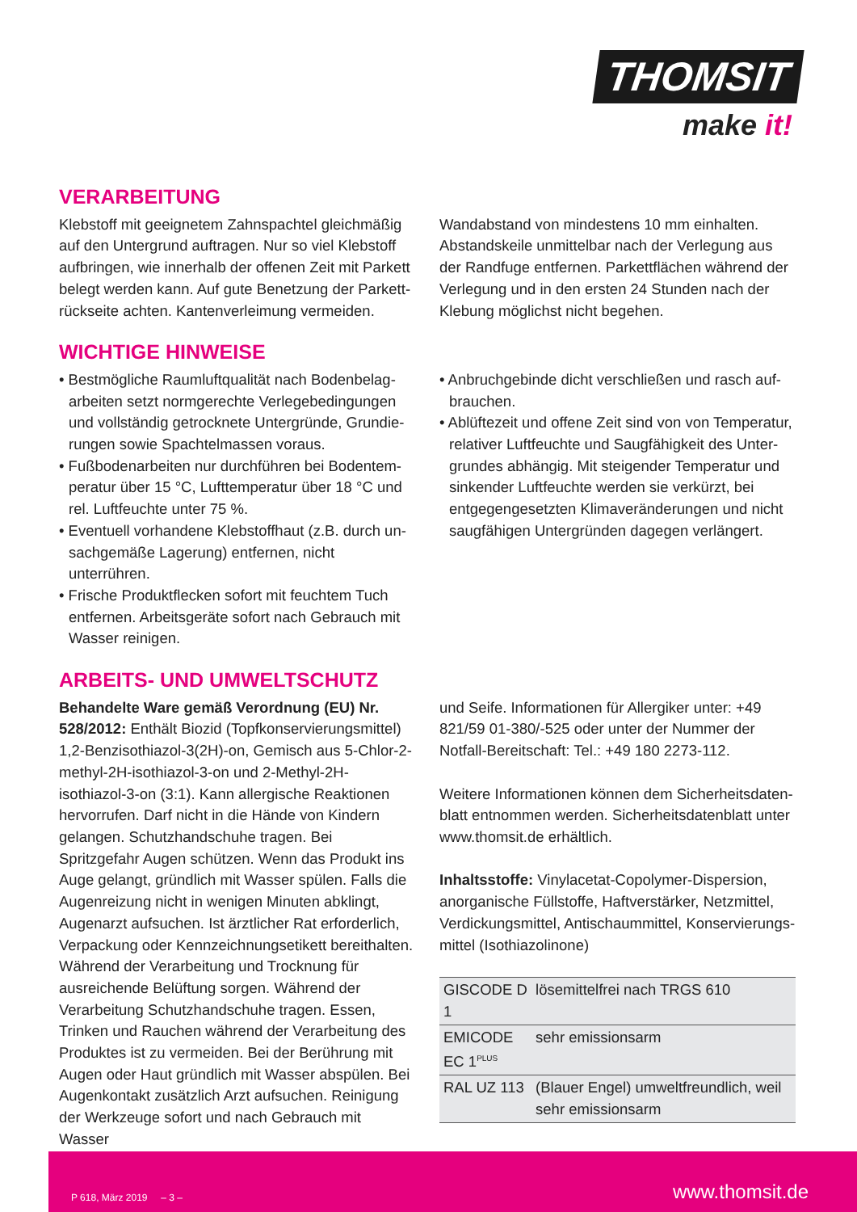THOMSIT
make it!
VERARBEITUNG
Klebstoff mit geeignetem Zahnspachtel gleichmäßig auf den Untergrund auftragen. Nur so viel Klebstoff aufbringen, wie innerhalb der offenen Zeit mit Parkett belegt werden kann. Auf gute Benetzung der Parkett­rückseite achten. Kantenverleimung vermeiden.
Wandabstand von mindestens 10 mm einhalten. Abstandskeile unmittelbar nach der Verlegung aus der Randfuge entfernen. Parkettflächen während der Verlegung und in den ersten 24 Stunden nach der Klebung möglichst nicht begehen.
WICHTIGE HINWEISE
• Bestmögliche Raumluftqualität nach Bodenbelag­arbeiten setzt normgerechte Verlegebedingungen und vollständig getrocknete Untergründe, Grundie­rungen sowie Spachtelmassen voraus.
• Fußbodenarbeiten nur durchführen bei Bodentem­peratur über 15 °C, Lufttemperatur über 18 °C und rel. Luftfeuchte unter 75 %.
• Eventuell vorhandene Klebstoffhaut (z.B. durch un­sachgemäße Lagerung) entfernen, nicht unterrühren.
• Frische Produktflecken sofort mit feuchtem Tuch entfernen. Arbeitsgeräte sofort nach Gebrauch mit Wasser reinigen.
• Anbruchgebinde dicht verschließen und rasch auf­brauchen.
• Ablüftezeit und offene Zeit sind von von Temperatur, relativer Luftfeuchte und Saugfähigkeit des Unter­grundes abhängig. Mit steigender Temperatur und sinkender Luftfeuchte werden sie verkürzt, bei entge­gengesetzten Klimaveränderungen und nicht saug­fähigen Untergründen dagegen verlängert.
ARBEITS- UND UMWELTSCHUTZ
Behandelte Ware gemäß Verordnung (EU) Nr. 528/2012: Enthält Biozid (Topfkonservierungs­mittel)
1,2-Benzisothiazol-3(2H)-on, Gemisch aus 5-Chlor-2-methyl-2H-isothiazol-3-on und 2-Methyl-2H-isothiazol-3-on (3:1). Kann allergische Reaktionen hervorrufen. Darf nicht in die Hände von Kindern gelangen. Schutz­handschuhe tragen. Bei Spritzgefahr Augen schützen. Wenn das Produkt ins Auge gelangt, gründlich mit Wasser spülen. Falls die Augenreizung nicht in weni­gen Minuten abklingt, Augenarzt aufsuchen. Ist ärzt­licher Rat erforderlich, Verpackung oder Kennzeich­nungsetikett bereithalten. Während der Verarbeitung und Trocknung für ausreichende Belüftung sorgen. Während der Verarbeitung Schutzhandschuhe tragen. Essen, Trinken und Rauchen während der Verarbeitung des Produktes ist zu vermeiden. Bei der Berührung mit Augen oder Haut gründlich mit Wasser abspülen. Bei Augenkontakt zusätzlich Arzt aufsuchen. Reinigung der Werkzeuge sofort und nach Gebrauch mit Wasser
und Seife. Informationen für Allergiker unter: +49 821/59 01-380/-525 oder unter der Nummer der Notfall-Bereitschaft: Tel.: +49 180 2273-112.
Weitere Informationen können dem Sicherheitsdaten­blatt entnommen werden. Sicherheitsdatenblatt unter www.thomsit.de erhältlich.
Inhaltsstoffe: Vinylacetat-Copolymer-Dispersion, anorganische Füllstoffe, Haftverstärker, Netzmittel, Verdickungsmittel, Antischaummittel, Konservierungs­mittel (Isothiazolinone)
| GISCODE D 1 | lösemittelfrei nach TRGS 610 |
| EMICODE EC 1<sup>PLUS</sup> | sehr emissionsarm |
| RAL UZ 113 | (Blauer Engel) umweltfreundlich, weil sehr emissionsarm |
P 618, März 2019 – 3 – www.thomsit.de